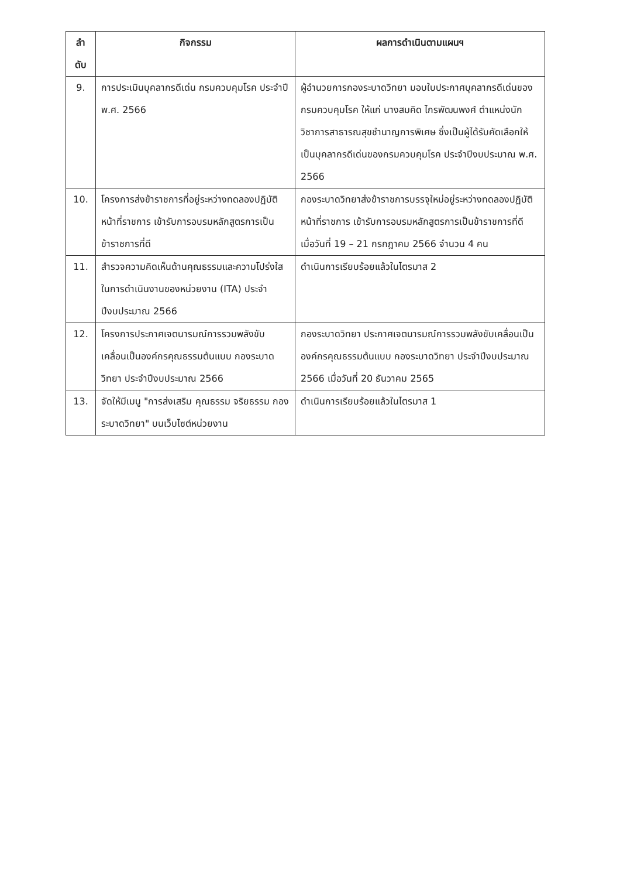| ลำ ดับ | กิจกรรม | ผลการดำเนินตามแผนฯ |
| --- | --- | --- |
| 9. | การประเมินบุคลากรดีเด่น กรมควบคุมโรค ประจำปี พ.ศ. 2566 | ผู้อำนวยการกองระบาดวิทยา มอบใบประกาศบุคลากรดีเด่นของกรมควบคุมโรค ให้แก่ นางสมคิด ไกรพัฒนพงศ์ ตำแหน่งนักวิชาการสาธารณสุขชำนาญการพิเศษ ซึ่งเป็นผู้ได้รับคัดเลือกให้เป็นบุคลากรดีเด่นของกรมควบคุมโรค ประจำปีงบประมาณ พ.ศ. 2566 |
| 10. | โครงการส่งข้าราชการที่อยู่ระหว่างทดลองปฏิบัติหน้าที่ราชการ เข้ารับการอบรมหลักสูตรการเป็นข้าราชการที่ดี | กองระบาดวิทยาส่งข้าราชการบรรจุใหม่อยู่ระหว่างทดลองปฏิบัติหน้าที่ราชการ เข้ารับการอบรมหลักสูตรการเป็นข้าราชการที่ดี เมื่อวันที่ 19 – 21 กรกฎาคม 2566 จำนวน 4 คน |
| 11. | สำรวจความคิดเห็นด้านคุณธรรมและความโปร่งใสในการดำเนินงานของหน่วยงาน (ITA) ประจำปีงบประมาณ 2566 | ดำเนินการเรียบร้อยแล้วในไตรมาส 2 |
| 12. | โครงการประกาศเจตนารมณ์การรวมพลังขับเคลื่อนเป็นองค์กรคุณธรรมต้นแบบ กองระบาดวิทยา ประจำปีงบประมาณ 2566 | กองระบาดวิทยา ประกาศเจตนารมณ์การรวมพลังขับเคลื่อนเป็นองค์กรคุณธรรมต้นแบบ กองระบาดวิทยา ประจำปีงบประมาณ 2566 เมื่อวันที่ 20 ธันวาคม 2565 |
| 13. | จัดให้มีเมนู "การส่งเสริม คุณธรรม จริยธรรม กองระบาดวิทยา" บนเว็บไซต์หน่วยงาน | ดำเนินการเรียบร้อยแล้วในไตรมาส 1 |